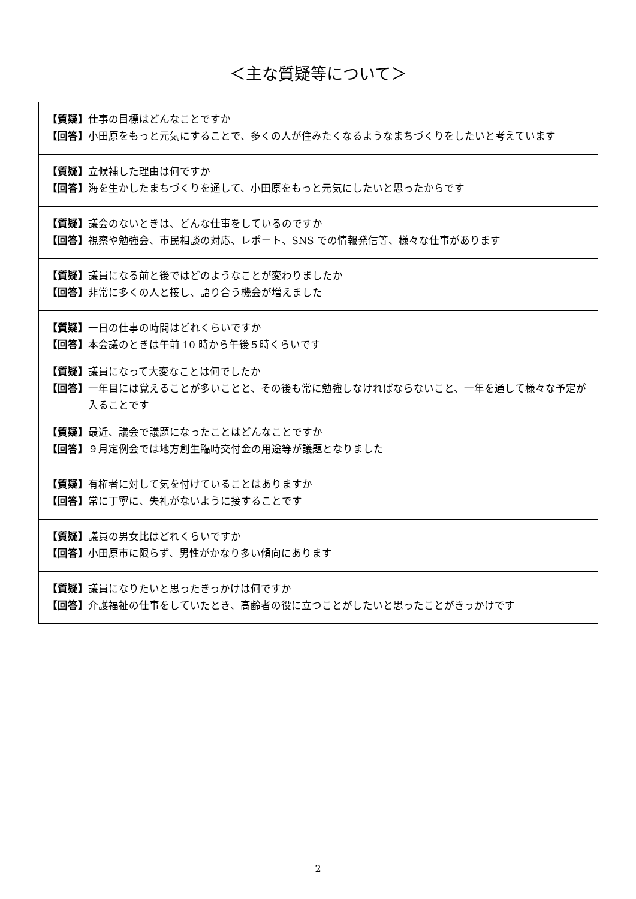＜主な質疑等について＞
| 【質疑】 仕事の目標はどんなことですか 【回答】 小田原をもっと元気にすることで、多くの人が住みたくなるようなまちづくりをしたいと考えています |
| 【質疑】 立候補した理由は何ですか 【回答】 海を生かしたまちづくりを通して、小田原をもっと元気にしたいと思ったからです |
| 【質疑】 議会のないときは、どんな仕事をしているのですか 【回答】 視察や勉強会、市民相談の対応、レポート、SNS での情報発信等、様々な仕事があります |
| 【質疑】 議員になる前と後ではどのようなことが変わりましたか 【回答】 非常に多くの人と接し、語り合う機会が増えました |
| 【質疑】 一日の仕事の時間はどれくらいですか 【回答】 本会議のときは午前 10 時から午後５時くらいです |
| 【質疑】 議員になって大変なことは何でしたか 【回答】 一年目には覚えることが多いことと、その後も常に勉強しなければならないこと、一年を通して様々な予定が入ることです |
| 【質疑】 最近、議会で議題になったことはどんなことですか 【回答】 ９月定例会では地方創生臨時交付金の用途等が議題となりました |
| 【質疑】 有権者に対して気を付けていることはありますか 【回答】 常に丁寧に、失礼がないように接することです |
| 【質疑】 議員の男女比はどれくらいですか 【回答】 小田原市に限らず、男性がかなり多い傾向にあります |
| 【質疑】 議員になりたいと思ったきっかけは何ですか 【回答】 介護福祉の仕事をしていたとき、高齢者の役に立つことがしたいと思ったことがきっかけです |
2